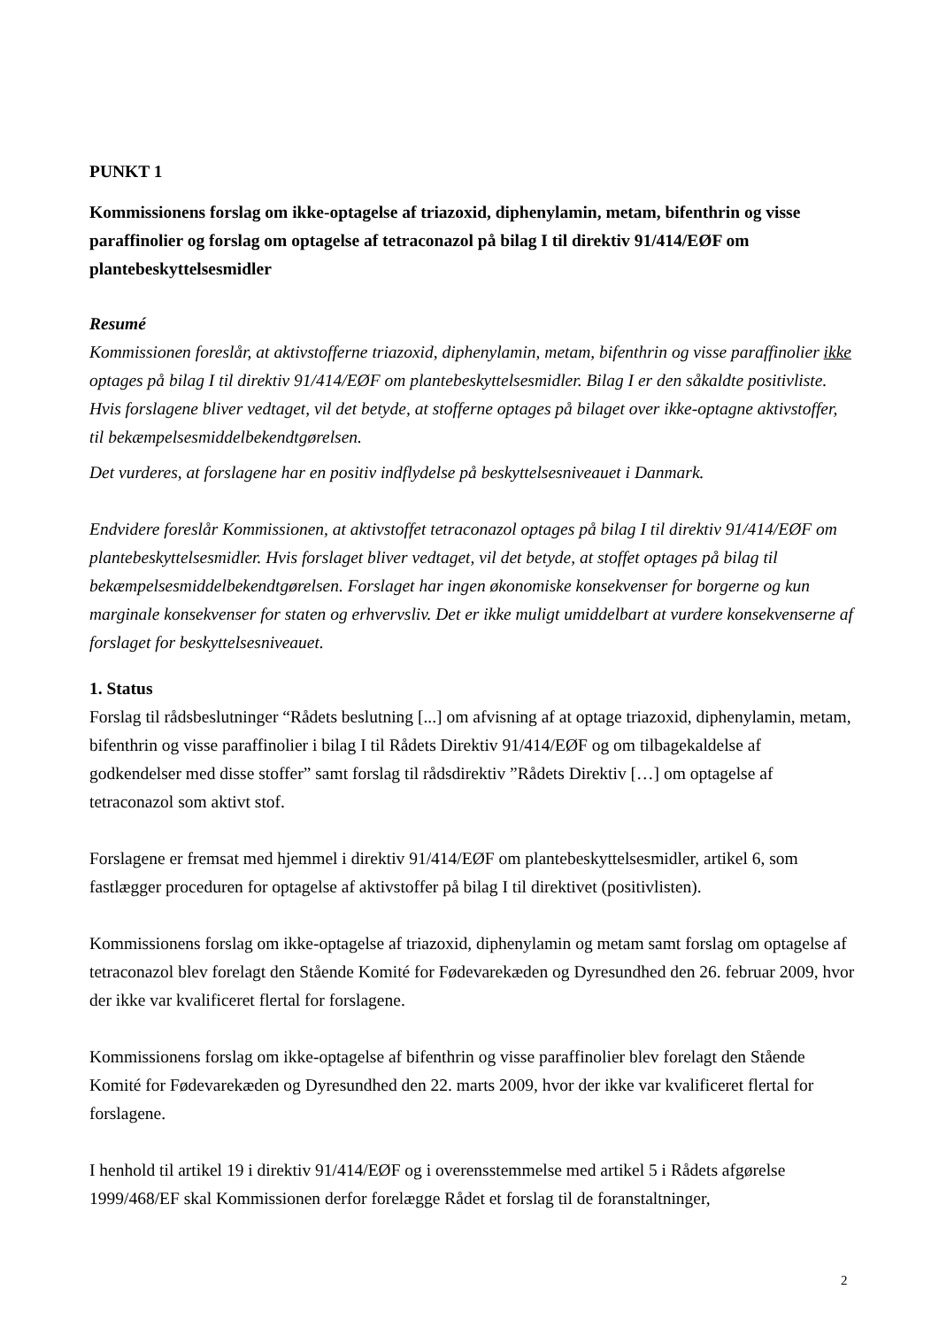PUNKT 1
Kommissionens forslag om ikke-optagelse af triazoxid, diphenylamin, metam, bifenthrin og visse paraffinolier og forslag om optagelse af tetraconazol på bilag I til direktiv 91/414/EØF om plantebeskyttelsesmidler
Resumé
Kommissionen foreslår, at aktivstofferne triazoxid, diphenylamin, metam, bifenthrin og visse paraffinolier ikke optages på bilag I til direktiv 91/414/EØF om plantebeskyttelsesmidler. Bilag I er den såkaldte positivliste.
Hvis forslagene bliver vedtaget, vil det betyde, at stofferne optages på bilaget over ikke-optagne aktivstoffer, til bekæmpelsesmiddelbekendtgørelsen.
Det vurderes, at forslagene har en positiv indflydelse på beskyttelsesniveauet i Danmark.
Endvidere foreslår Kommissionen, at aktivstoffet tetraconazol optages på bilag I til direktiv 91/414/EØF om plantebeskyttelsesmidler. Hvis forslaget bliver vedtaget, vil det betyde, at stoffet optages på bilag til bekæmpelsesmiddelbekendtgørelsen. Forslaget har ingen økonomiske konsekvenser for borgerne og kun marginale konsekvenser for staten og erhvervsliv. Det er ikke muligt umiddelbart at vurdere konsekvenserne af forslaget for beskyttelsesniveauet.
1. Status
Forslag til rådsbeslutninger “Rådets beslutning [...] om afvisning af at optage triazoxid, diphenylamin, metam, bifenthrin og visse paraffinolier i bilag I til Rådets Direktiv 91/414/EØF og om tilbagekaldelse af godkendelser med disse stoffer” samt forslag til rådsdirektiv ”Rådets Direktiv […] om optagelse af tetraconazol som aktivt stof.
Forslagene er fremsat med hjemmel i direktiv 91/414/EØF om plantebeskyttelsesmidler, artikel 6, som fastlægger proceduren for optagelse af aktivstoffer på bilag I til direktivet (positivlisten).
Kommissionens forslag om ikke-optagelse af triazoxid, diphenylamin og metam samt forslag om optagelse af tetraconazol blev forelagt den Stående Komité for Fødevarekæden og Dyresundhed den 26. februar 2009, hvor der ikke var kvalificeret flertal for forslagene.
Kommissionens forslag om ikke-optagelse af bifenthrin og visse paraffinolier blev forelagt den Stående Komité for Fødevarekæden og Dyresundhed den 22. marts 2009, hvor der ikke var kvalificeret flertal for forslagene.
I henhold til artikel 19 i direktiv 91/414/EØF og i overensstemmelse med artikel 5 i Rådets afgørelse 1999/468/EF skal Kommissionen derfor forelægge Rådet et forslag til de foranstaltninger,
2